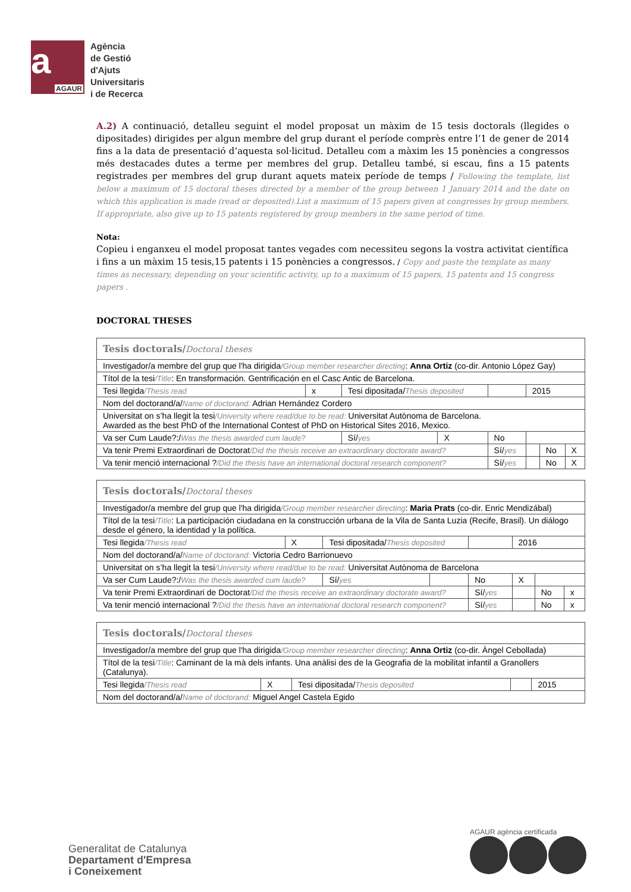a
AGAUR
Agència
de Gestió
d'Ajuts
Universitaris
i de Recerca
A.2) A continuació, detalleu seguint el model proposat un màxim de 15 tesis doctorals (llegides o dipositades) dirigides per algun membre del grup durant el període comprès entre l’1 de gener de 2014 fins a la data de presentació d’aquesta sol·licitud. Detalleu com a màxim les 15 ponències a congressos més destacades dutes a terme per membres del grup. Detalleu també, si escau, fins a 15 patents registrades per membres del grup durant aquets mateix període de temps / Following the template, list below a maximum of 15 doctoral theses directed by a member of the group between 1 January 2014 and the date on which this application is made (read or deposited).List a maximum of 15 papers given at congresses by group members. If appropriate, also give up to 15 patents registered by group members in the same period of time.
Nota:
Copieu i enganxeu el model proposat tantes vegades com necessiteu segons la vostra activitat científica i fins a un màxim 15 tesis,15 patents i 15 ponències a congressos. / Copy and paste the template as many times as necessary, depending on your scientific activity, up to a maximum of 15 papers, 15 patents and 15 congress papers .
DOCTORAL THESES
| Tesis doctorals/ Doctoral theses | | | | | | | |
| Investigador/a membre del grup que l'ha dirigida /Group member researcher directing : Anna Ortiz (co-dir. Antonio López Gay) | | | | | | | |
| Títol de la tesi /Title : En transformación. Gentrificación en el Casc Antic de Barcelona. | | | | | | | |
| Tesi llegida /Thesis read | x | Tesi dipositada/ Thesis deposited | | | 2015 | | |
| Nom del doctorand/a/ Name of doctorand: Adrian Hernández Cordero | | | | | | | |
| Universitat on s’ha llegit la tesi /University where read/due to be read: Universitat Autònoma de Barcelona. Awarded as the best PhD of the International Contest of PhD on Historical Sites 2016, Mexico. | | | | | | | |
| Va ser Cum Laude?:/ Was the thesis awarded cum laude? | | Sí/ yes | X | No | | | |
| Va tenir Premi Extraordinari de Doctorat /Did the thesis receive an extraordinary doctorate award? | | | | Sí/ yes | | No | X |
| Va tenir menció internacional ? /Did the thesis have an international doctoral research component? | | | | Sí/ yes | | No | X |
| Tesis doctorals/ Doctoral theses | | | | | | | |
| Investigador/a membre del grup que l'ha dirigida /Group member researcher directing : Maria Prats (co-dir. Enric Mendizábal) | | | | | | | |
| Títol de la tesi /Title : La participación ciudadana en la construcción urbana de la Vila de Santa Luzia (Recife, Brasil). Un diálogo desde el género, la identidad y la política. | | | | | | | |
| Tesi llegida /Thesis read | X | Tesi dipositada/ Thesis deposited | | | 2016 | | |
| Nom del doctorand/a/ Name of doctorand: Victoria Cedro Barrionuevo | | | | | | | |
| Universitat on s’ha llegit la tesi /University where read/due to be read: Universitat Autònoma de Barcelona | | | | | | | |
| Va ser Cum Laude?:/ Was the thesis awarded cum laude? | | Sí/ yes | | No | X | | |
| Va tenir Premi Extraordinari de Doctorat /Did the thesis receive an extraordinary doctorate award? | | | | Sí/ yes | | No | x |
| Va tenir menció internacional ? /Did the thesis have an international doctoral research component? | | | | Sí/ yes | | No | x |
| Tesis doctorals/ Doctoral theses | | | | |
| Investigador/a membre del grup que l'ha dirigida /Group member researcher directing : Anna Ortiz (co-dir. Àngel Cebollada) | | | | |
| Títol de la tesi /Title : Caminant de la mà dels infants. Una anàlisi des de la Geografia de la mobilitat infantil a Granollers (Catalunya). | | | | |
| Tesi llegida /Thesis read | X | Tesi dipositada/ Thesis deposited | | 2015 |
| Nom del doctorand/a/ Name of doctorand: Miguel Angel Castela Egido | | | | |
Generalitat de Catalunya
Departament d'Empresa
i Coneixement
AGAUR agència certificada